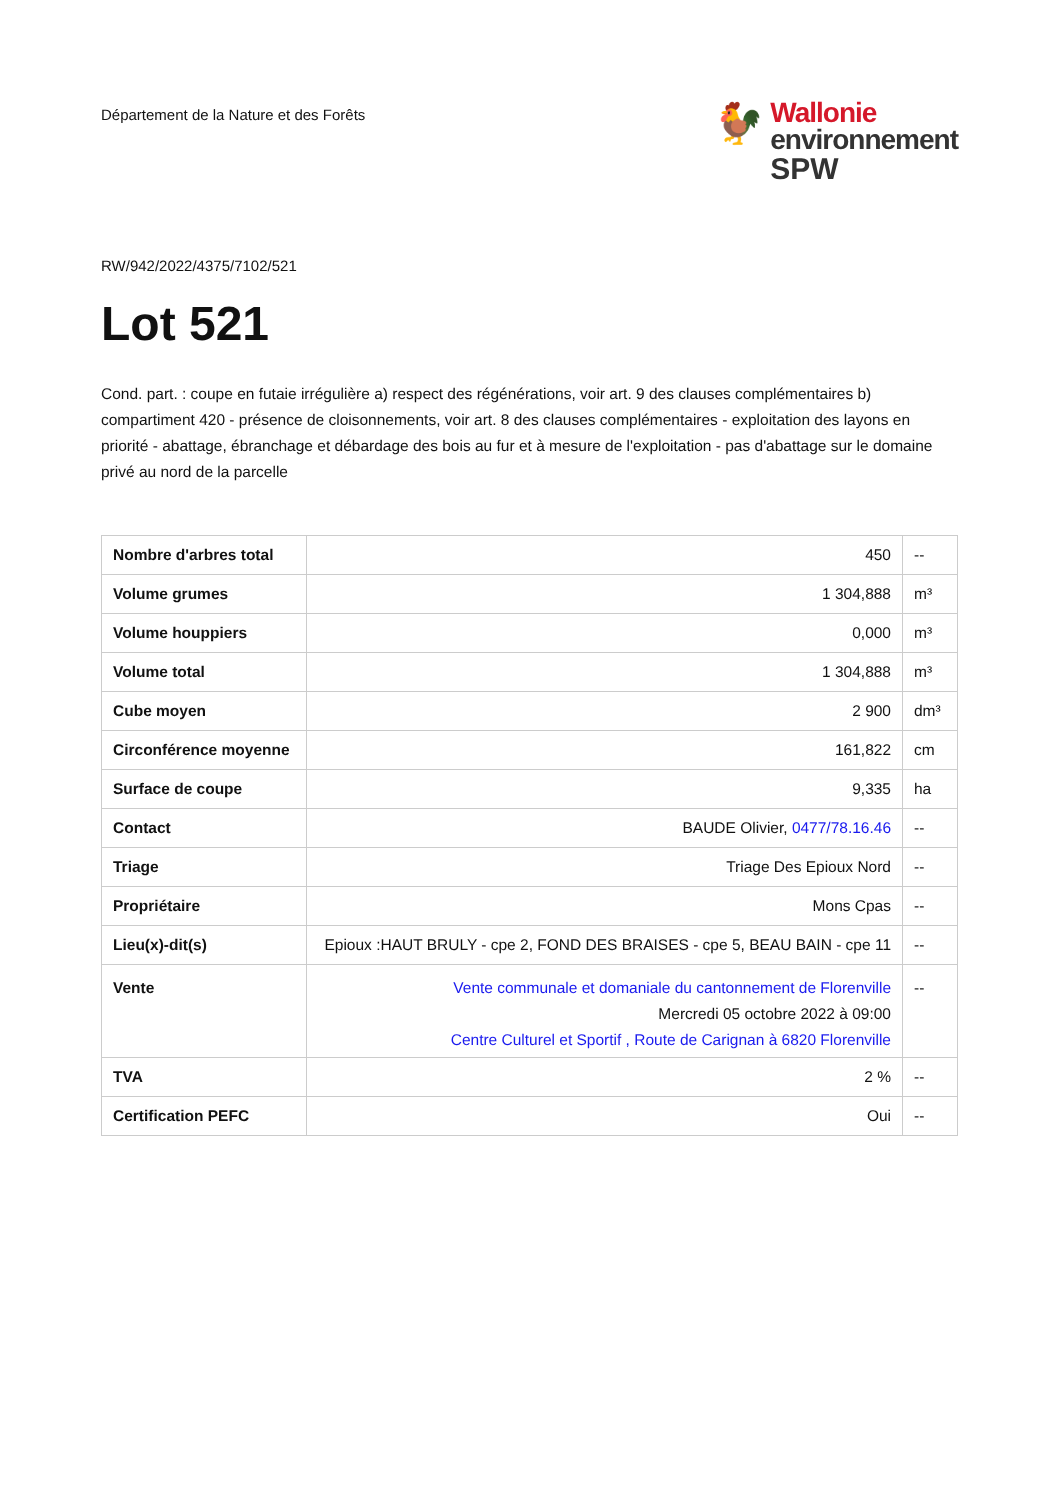Département de la Nature et des Forêts
🐓
Wallonie
environnement
SPW
RW/942/2022/4375/7102/521
Lot 521
Cond. part. : coupe en futaie irrégulière a) respect des régénérations, voir art. 9 des clauses complémentaires b) compartiment 420 - présence de cloisonnements, voir art. 8 des clauses complémentaires - exploitation des layons en priorité - abattage, ébranchage et débardage des bois au fur et à mesure de l'exploitation - pas d'abattage sur le domaine privé au nord de la parcelle
| Nombre d'arbres total | 450 | -- |
| Volume grumes | 1 304,888 | m³ |
| Volume houppiers | 0,000 | m³ |
| Volume total | 1 304,888 | m³ |
| Cube moyen | 2 900 | dm³ |
| Circonférence moyenne | 161,822 | cm |
| Surface de coupe | 9,335 | ha |
| Contact | BAUDE Olivier, 0477/78.16.46 | -- |
| Triage | Triage Des Epioux Nord | -- |
| Propriétaire | Mons Cpas | -- |
| Lieu(x)-dit(s) | Epioux :HAUT BRULY - cpe 2, FOND DES BRAISES - cpe 5, BEAU BAIN - cpe 11 | -- |
| Vente | Vente communale et domaniale du cantonnement de Florenville Mercredi 05 octobre 2022 à 09:00 Centre Culturel et Sportif , Route de Carignan à 6820 Florenville | -- |
| TVA | 2 % | -- |
| Certification PEFC | Oui | -- |